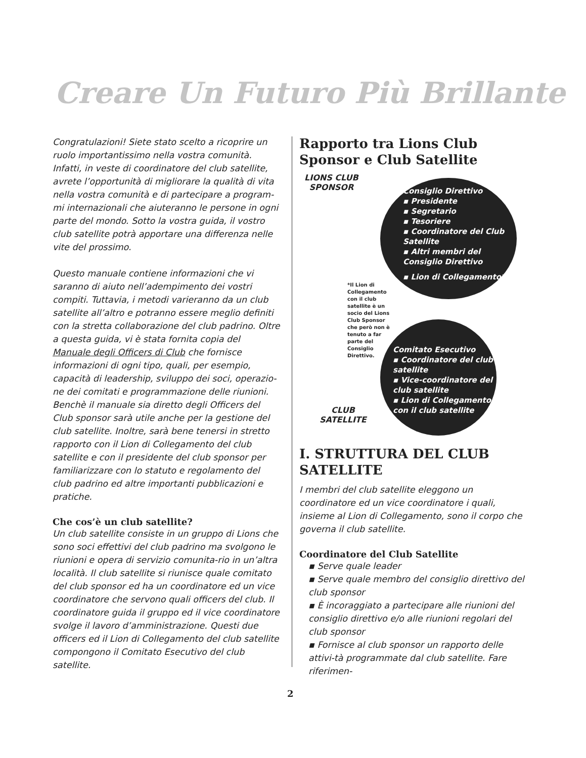Creare Un Futuro Più Brillante
Congratulazioni! Siete stato scelto a ricoprire un ruolo importantissimo nella vostra comunità. Infatti, in veste di coordinatore del club satellite, avrete l’opportunità di migliorare la qualità di vita nella vostra comunità e di partecipare a program-mi internazionali che aiuteranno le persone in ogni parte del mondo. Sotto la vostra guida, il vostro club satellite potrà apportare una differenza nelle vite del prossimo.
Questo manuale contiene informazioni che vi saranno di aiuto nell’adempimento dei vostri compiti. Tuttavia, i metodi varieranno da un club satellite all’altro e potranno essere meglio definiti con la stretta collaborazione del club padrino. Oltre a questa guida, vi è stata fornita copia del Manuale degli Officers di Club che fornisce informazioni di ogni tipo, quali, per esempio, capacità di leadership, sviluppo dei soci, operazio-ne dei comitati e programmazione delle riunioni. Benchè il manuale sia diretto degli Officers del Club sponsor sarà utile anche per la gestione del club satellite. Inoltre, sarà bene tenersi in stretto rapporto con il Lion di Collegamento del club satellite e con il presidente del club sponsor per familiarizzare con lo statuto e regolamento del club padrino ed altre importanti pubblicazioni e pratiche.
Che cos’è un club satellite?
Un club satellite consiste in un gruppo di Lions che sono soci effettivi del club padrino ma svolgono le riunioni e opera di servizio comunita-rio in un’altra località. Il club satellite si riunisce quale comitato del club sponsor ed ha un coordinatore ed un vice coordinatore che servono quali officers del club. Il coordinatore guida il gruppo ed il vice coordinatore svolge il lavoro d’amministrazione. Questi due officers ed il Lion di Collegamento del club satellite compongono il Comitato Esecutivo del club satellite.
Rapporto tra Lions Club Sponsor e Club Satellite
LIONS CLUB
SPONSOR
Consiglio Direttivo
▪ Presidente
▪ Segretario
▪ Tesoriere
▪ Coordinatore del Club Satellite
▪ Altri membri del Consiglio Direttivo
▪ Lion di Collegamento*
*Il Lion di Collegamento con il club satellite è un socio del Lions Club Sponsor che però non è tenuto a far parte del Consiglio Direttivo.
Comitato Esecutivo
▪ Coordinatore del club satellite
▪ Vice-coordinatore del club satellite
▪ Lion di Collegamento con il club satellite
CLUB
SATELLITE
I. STRUTTURA DEL CLUB SATELLITE
I membri del club satellite eleggono un coordinatore ed un vice coordinatore i quali, insieme al Lion di Collegamento, sono il corpo che governa il club satellite.
Coordinatore del Club Satellite
▪ Serve quale leader
▪ Serve quale membro del consiglio direttivo del club sponsor
▪ È incoraggiato a partecipare alle riunioni del consiglio direttivo e/o alle riunioni regolari del club sponsor
▪ Fornisce al club sponsor un rapporto delle attivi-tà programmate dal club satellite. Fare riferimen-
2